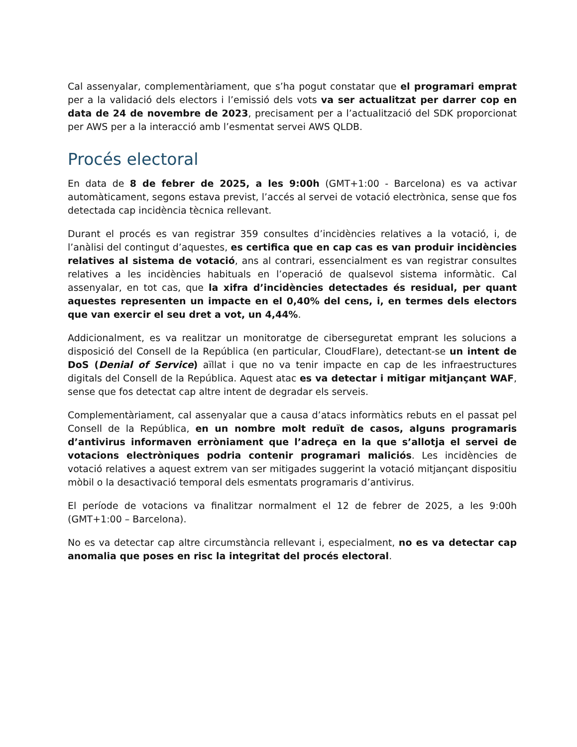Cal assenyalar, complementàriament, que s’ha pogut constatar que el programari emprat per a la validació dels electors i l’emissió dels vots va ser actualitzat per darrer cop en data de 24 de novembre de 2023, precisament per a l’actualització del SDK proporcionat per AWS per a la interacció amb l’esmentat servei AWS QLDB.
Procés electoral
En data de 8 de febrer de 2025, a les 9:00h (GMT+1:00 - Barcelona) es va activar automàticament, segons estava previst, l’accés al servei de votació electrònica, sense que fos detectada cap incidència tècnica rellevant.
Durant el procés es van registrar 359 consultes d’incidències relatives a la votació, i, de l’anàlisi del contingut d’aquestes, es certifica que en cap cas es van produir incidències relatives al sistema de votació, ans al contrari, essencialment es van registrar consultes relatives a les incidències habituals en l’operació de qualsevol sistema informàtic. Cal assenyalar, en tot cas, que la xifra d’incidències detectades és residual, per quant aquestes representen un impacte en el 0,40% del cens, i, en termes dels electors que van exercir el seu dret a vot, un 4,44%.
Addicionalment, es va realitzar un monitoratge de ciberseguretat emprant les solucions a disposició del Consell de la República (en particular, CloudFlare), detectant-se un intent de DoS (Denial of Service) aïllat i que no va tenir impacte en cap de les infraestructures digitals del Consell de la República. Aquest atac es va detectar i mitigar mitjançant WAF, sense que fos detectat cap altre intent de degradar els serveis.
Complementàriament, cal assenyalar que a causa d’atacs informàtics rebuts en el passat pel Consell de la República, en un nombre molt reduït de casos, alguns programaris d’antivirus informaven erròniament que l’adreça en la que s’allotja el servei de votacions electròniques podria contenir programari maliciós. Les incidències de votació relatives a aquest extrem van ser mitigades suggerint la votació mitjançant dispositiu mòbil o la desactivació temporal dels esmentats programaris d’antivirus.
El període de votacions va finalitzar normalment el 12 de febrer de 2025, a les 9:00h (GMT+1:00 – Barcelona).
No es va detectar cap altre circumstància rellevant i, especialment, no es va detectar cap anomalia que poses en risc la integritat del procés electoral.